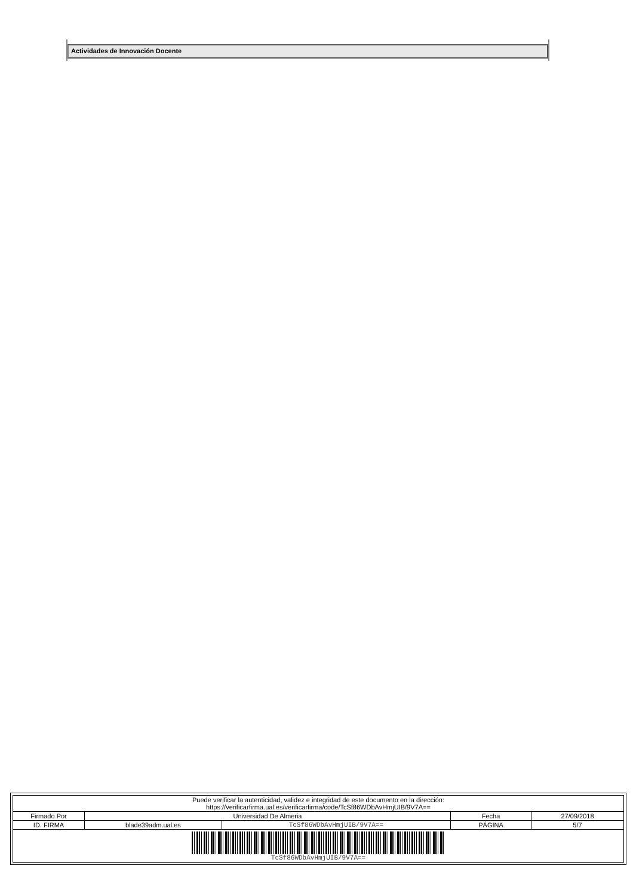Actividades de Innovación Docente
| Puede verificar la autenticidad, validez e integridad de este documento en la dirección: https://verificarfirma.ual.es/verificarfirma/code/TcSf86WDbAvHmjUIB/9V7A== | | | | |
| Firmado Por | Universidad De Almeria | | Fecha | 27/09/2018 |
| ID. FIRMA | blade39adm.ual.es | TcSf86WDbAvHmjUIB/9V7A== | PÁGINA | 5/7 |
| TcSf86WDbAvHmjUIB/9V7A== | | | | |